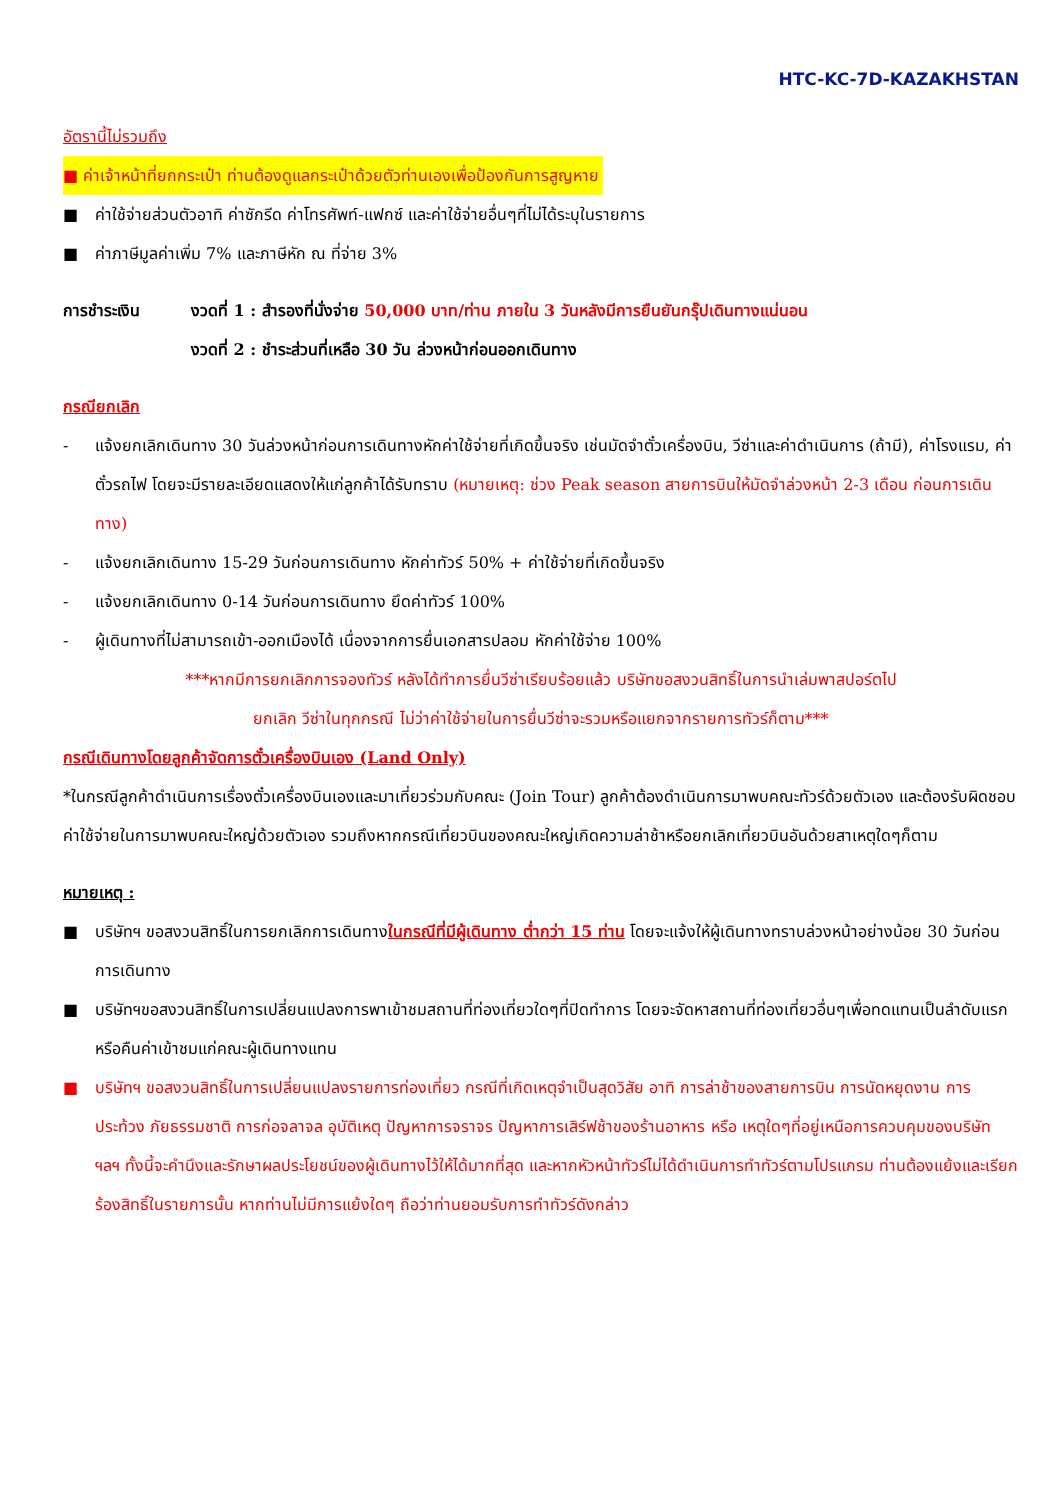HTC-KC-7D-KAZAKHSTAN
อัตรานี้ไม่รวมถึง
■ ค่าเจ้าหน้าที่ยกกระเป๋า ท่านต้องดูแลกระเป๋าด้วยตัวท่านเองเพื่อป้องกันการสูญหาย
■ ค่าใช้จ่ายส่วนตัวอาทิ ค่าซักรีด ค่าโทรศัพท์-แฟกซ์ และค่าใช้จ่ายอื่นๆที่ไม่ได้ระบุในรายการ
■ ค่าภาษีมูลค่าเพิ่ม 7% และภาษีหัก ณ ที่จ่าย 3%
การชำระเงิน งวดที่ 1 : สำรองที่นั่งจ่าย 50,000 บาท/ท่าน ภายใน 3 วันหลังมีการยืนยันกรุ๊ปเดินทางแน่นอน
งวดที่ 2 : ชำระส่วนที่เหลือ 30 วัน ล่วงหน้าก่อนออกเดินทาง
กรณียกเลิก
- แจ้งยกเลิกเดินทาง 30 วันล่วงหน้าก่อนการเดินทางหักค่าใช้จ่ายที่เกิดขึ้นจริง เช่นมัดจำตั๋วเครื่องบิน, วีซ่าและค่าดำเนินการ (ถ้ามี), ค่าโรงแรม, ค่าตั๋วรถไฟ โดยจะมีรายละเอียดแสดงให้แก่ลูกค้าได้รับทราบ (หมายเหตุ: ช่วง Peak season สายการบินให้มัดจำล่วงหน้า 2-3 เดือน ก่อนการเดินทาง)
- แจ้งยกเลิกเดินทาง 15-29 วันก่อนการเดินทาง หักค่าทัวร์ 50% + ค่าใช้จ่ายที่เกิดขึ้นจริง
- แจ้งยกเลิกเดินทาง 0-14 วันก่อนการเดินทาง ยึดค่าทัวร์ 100%
- ผู้เดินทางที่ไม่สามารถเข้า-ออกเมืองได้ เนื่องจากการยื่นเอกสารปลอม หักค่าใช้จ่าย 100%
***หากมีการยกเลิกการจองทัวร์ หลังได้ทำการยื่นวีซ่าเรียบร้อยแล้ว บริษัทขอสงวนสิทธิ์ในการนำเล่มพาสปอร์ตไป
ยกเลิก วีซ่าในทุกกรณี ไม่ว่าค่าใช้จ่ายในการยื่นวีซ่าจะรวมหรือแยกจากรายการทัวร์ก็ตาม***
กรณีเดินทางโดยลูกค้าจัดการตั๋วเครื่องบินเอง (Land Only)
*ในกรณีลูกค้าดำเนินการเรื่องตั๋วเครื่องบินเองและมาเที่ยวร่วมกับคณะ (Join Tour) ลูกค้าต้องดำเนินการมาพบคณะทัวร์ด้วยตัวเอง และต้องรับผิดชอบค่าใช้จ่ายในการมาพบคณะใหญ่ด้วยตัวเอง รวมถึงหากกรณีเที่ยวบินของคณะใหญ่เกิดความล่าช้าหรือยกเลิกเที่ยวบินอันด้วยสาเหตุใดๆก็ตาม
หมายเหตุ :
■ บริษัทฯ ขอสงวนสิทธิ์ในการยกเลิกการเดินทางในกรณีที่มีผู้เดินทาง ต่ำกว่า 15 ท่าน โดยจะแจ้งให้ผู้เดินทางทราบล่วงหน้าอย่างน้อย 30 วันก่อนการเดินทาง
■ บริษัทฯขอสงวนสิทธิ์ในการเปลี่ยนแปลงการพาเข้าชมสถานที่ท่องเที่ยวใดๆที่ปิดทำการ โดยจะจัดหาสถานที่ท่องเที่ยวอื่นๆเพื่อทดแทนเป็นลำดับแรก หรือคืนค่าเข้าชมแก่คณะผู้เดินทางแทน
■ บริษัทฯ ขอสงวนสิทธิ์ในการเปลี่ยนแปลงรายการท่องเที่ยว กรณีที่เกิดเหตุจำเป็นสุดวิสัย อาทิ การล่าช้าของสายการบิน การนัดหยุดงาน การประท้วง ภัยธรรมชาติ การก่อจลาจล อุบัติเหตุ ปัญหาการจราจร ปัญหาการเสิร์ฟช้าของร้านอาหาร หรือ เหตุใดๆที่อยู่เหนือการควบคุมของบริษัท ฯลฯ ทั้งนี้จะคำนึงและรักษาผลประโยชน์ของผู้เดินทางไว้ให้ได้มากที่สุด และหากหัวหน้าทัวร์ไม่ได้ดำเนินการทำทัวร์ตามโปรแกรม ท่านต้องแย้งและเรียกร้องสิทธิ์ในรายการนั้น หากท่านไม่มีการแย้งใดๆ ถือว่าท่านยอมรับการทำทัวร์ดังกล่าว